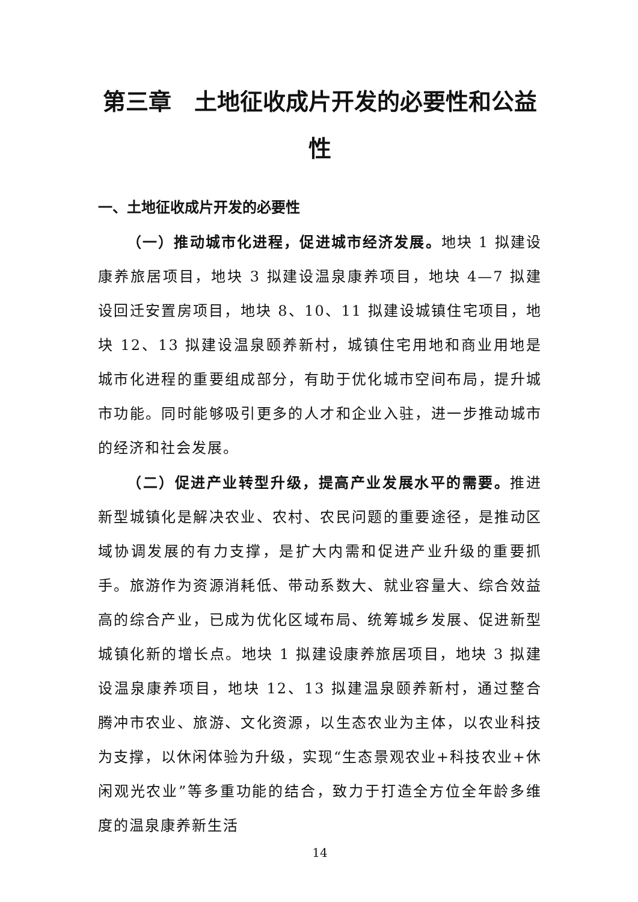第三章　土地征收成片开发的必要性和公益性
一、土地征收成片开发的必要性
（一）推动城市化进程，促进城市经济发展。地块 1 拟建设康养旅居项目，地块 3 拟建设温泉康养项目，地块 4—7 拟建设回迁安置房项目，地块 8、10、11 拟建设城镇住宅项目，地块 12、13 拟建设温泉颐养新村，城镇住宅用地和商业用地是城市化进程的重要组成部分，有助于优化城市空间布局，提升城市功能。同时能够吸引更多的人才和企业入驻，进一步推动城市的经济和社会发展。
（二）促进产业转型升级，提高产业发展水平的需要。推进新型城镇化是解决农业、农村、农民问题的重要途径，是推动区域协调发展的有力支撑，是扩大内需和促进产业升级的重要抓手。旅游作为资源消耗低、带动系数大、就业容量大、综合效益高的综合产业，已成为优化区域布局、统筹城乡发展、促进新型城镇化新的增长点。地块 1 拟建设康养旅居项目，地块 3 拟建设温泉康养项目，地块 12、13 拟建温泉颐养新村，通过整合腾冲市农业、旅游、文化资源，以生态农业为主体，以农业科技为支撑，以休闲体验为升级，实现“生态景观农业+科技农业+休闲观光农业”等多重功能的结合，致力于打造全方位全年龄多维度的温泉康养新生活
14